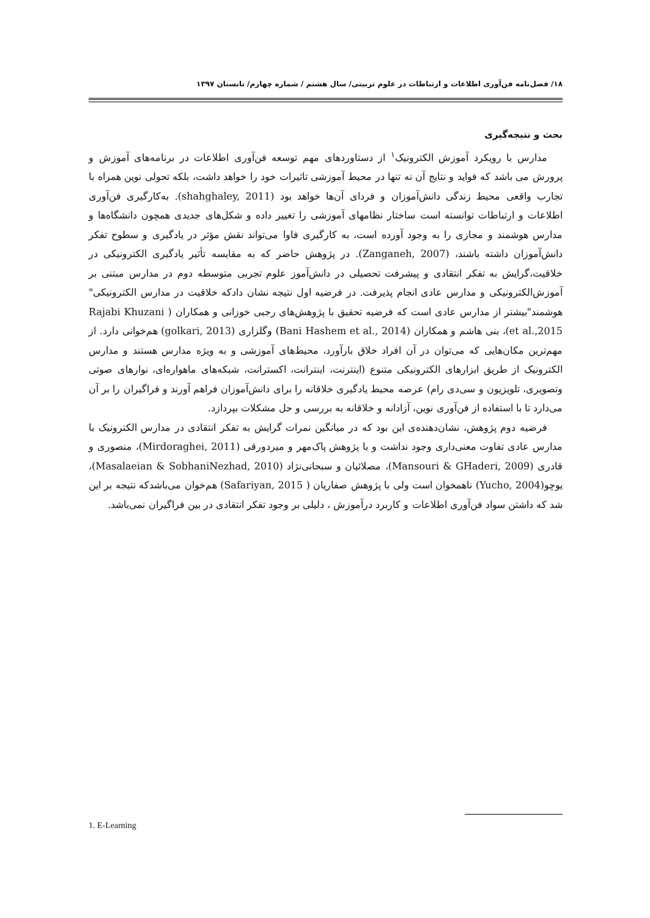۱۸/ فصل‌نامه فن‌آوری اطلاعات و ارتباطات در علوم تربیتی/ سال هشتم / شماره چهارم/ تابستان ۱۳۹۷
بحث و نتیجه‌گیری
مدارس با رویکرد آموزش الکترونیک<sup>۱</sup> از دستاوردهای مهم توسعه فن‌آوری اطلاعات در برنامه‌های آموزش و پرورش می باشد که فواید و نتایج آن نه تنها در محیط آموزشی تاثیرات خود را خواهد داشت، بلکه تحولی نوین همراه با تجارب واقعی محیط زندگی دانش‌آموزان و فردای آن‌ها خواهد بود (shahghaley, 2011). به‌کارگیری فن‌آوری اطلاعات و ارتباطات توانسته است ساختار نظامهای آموزشی را تغییر داده و شکل‌های جدیدی همچون دانشگاه‌ها و مدارس هوشمند و مجازی را به وجود آورده است، به کارگیری فاوا می‌تواند نقش مؤثر در یادگیری و سطوح تفکر دانش‌آموزان داشته باشند، (Zanganeh, 2007). در پژوهش حاضر که به مقایسه تأثیر یادگیری الکترونیکی در خلاقیت،گرایش به تفکر انتقادی و پیشرفت تحصیلی در دانش‌آموز علوم تجربی متوسطه دوم در مدارس مبتنی بر آموزش‌الکترونیکی و مدارس عادی انجام پذیرفت. در فرضیه اول نتیجه نشان دادکه خلاقیت در مدارس الکترونیکی" هوشمند"بیشتر از مدارس عادی است که فرضیه تحقیق با پژوهش‌های رجبی خوزانی و همکاران ( Rajabi Khuzani et al.,2015)، بنی هاشم و همکاران (Bani Hashem et al., 2014) وگلزاری (golkari, 2013) هم‌خوانی دارد. از مهم‌ترین مکان‌هایی که می‌توان در آن افراد خلاق بارآورد، محیط‌های آموزشی و به ویژه مدارس هستند و مدارس الکترونیک از طریق ابزارهای الکترونیکی متنوع (اینترنت، اینترانت، اکسترانت، شبکه‌های ماهواره‌ای، نوارهای صوتی وتصویری، تلویزیون و سی‌دی رام) عرصه محیط یادگیری خلاقانه را برای دانش‌آموزان فراهم آورند و فراگیران را بر آن می‌دارد تا با استفاده از فن‌آوری نوین، آزادانه و خلاقانه به بررسی و حل مشکلات بپردازد.
فرضیه دوم پژوهش، نشان‌دهنده‌ی این بود که در میانگین نمرات گرایش به تفکر انتقادی در مدارس الکترونیک با مدارس عادی تفاوت معنی‌داری وجود نداشت و با پژوهش پاک‌مهر و میردورقی (Mirdoraghei, 2011)، منصوری و قادری (Mansouri & GHaderi, 2009)، مصلائیان و سبحانی‌نژاد (Masalaeian & SobhaniNezhad, 2010)، یوچو(Yucho, 2004) ناهمخوان است ولی با پژوهش صفاریان ( Safariyan, 2015) هم‌خوان می‌باشدکه نتیجه بر این شد که داشتن سواد فن‌آوری اطلاعات و کاربرد درآموزش ، دلیلی بر وجود تفکر انتقادی در بین فراگیران نمی‌باشد.
1. E-Learning